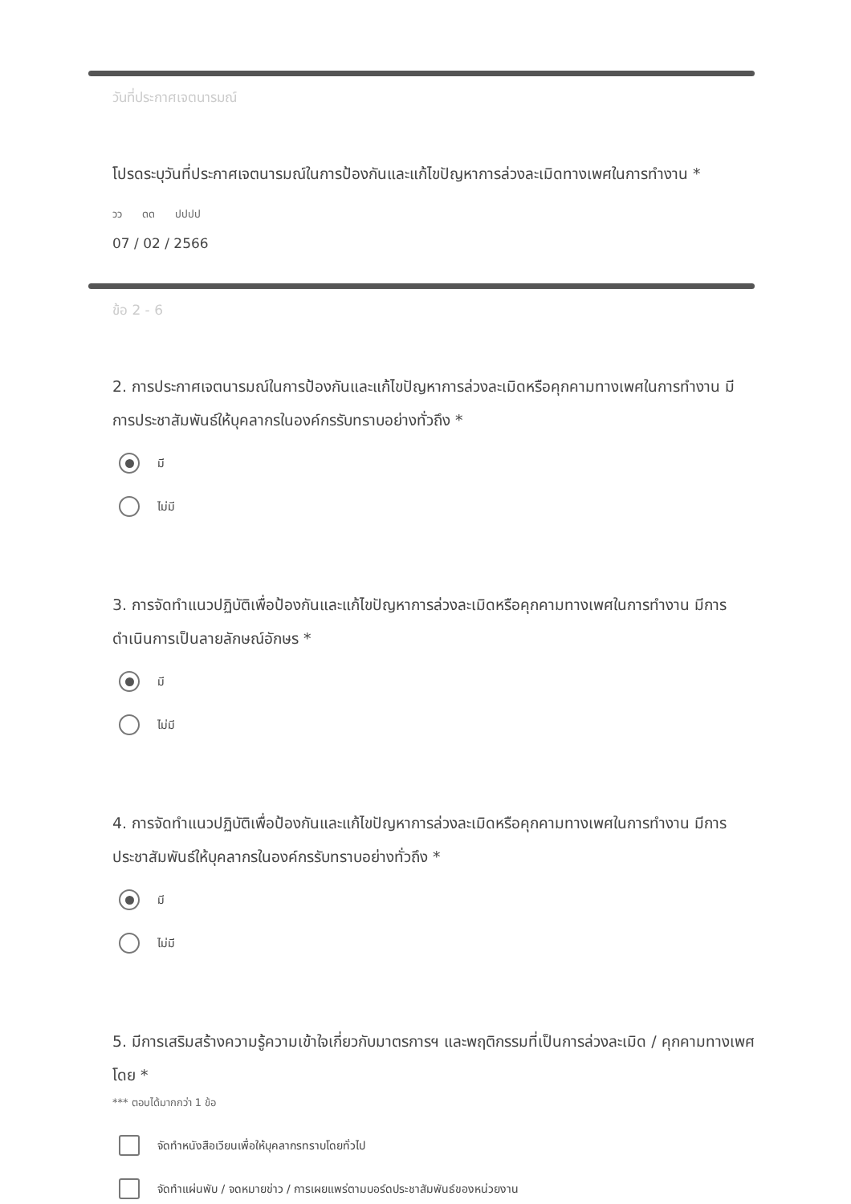วันที่ประกาศเจตนารมณ์
โปรดระบุวันที่ประกาศเจตนารมณ์ในการป้องกันและแก้ไขปัญหาการล่วงละเมิดทางเพศในการทำงาน *
วว ดด ปปปป
07 / 02 / 2566
ข้อ 2 - 6
2. การประกาศเจตนารมณ์ในการป้องกันและแก้ไขปัญหาการล่วงละเมิดหรือคุกคามทางเพศในการทำงาน มีการประชาสัมพันธ์ให้บุคลากรในองค์กรรับทราบอย่างทั่วถึง *
มี
ไม่มี
3. การจัดทำแนวปฏิบัติเพื่อป้องกันและแก้ไขปัญหาการล่วงละเมิดหรือคุกคามทางเพศในการทำงาน มีการดำเนินการเป็นลายลักษณ์อักษร *
มี
ไม่มี
4. การจัดทำแนวปฏิบัติเพื่อป้องกันและแก้ไขปัญหาการล่วงละเมิดหรือคุกคามทางเพศในการทำงาน มีการประชาสัมพันธ์ให้บุคลากรในองค์กรรับทราบอย่างทั่วถึง *
มี
ไม่มี
5. มีการเสริมสร้างความรู้ความเข้าใจเกี่ยวกับมาตรการฯ และพฤติกรรมที่เป็นการล่วงละเมิด / คุกคามทางเพศ โดย *
*** ตอบได้มากกว่า 1 ข้อ
จัดทำหนังสือเวียนเพื่อให้บุคลากรทราบโดยทั่วไป
จัดทำแผ่นพับ / จดหมายข่าว / การเผยแพร่ตามบอร์ดประชาสัมพันธ์ของหน่วยงาน